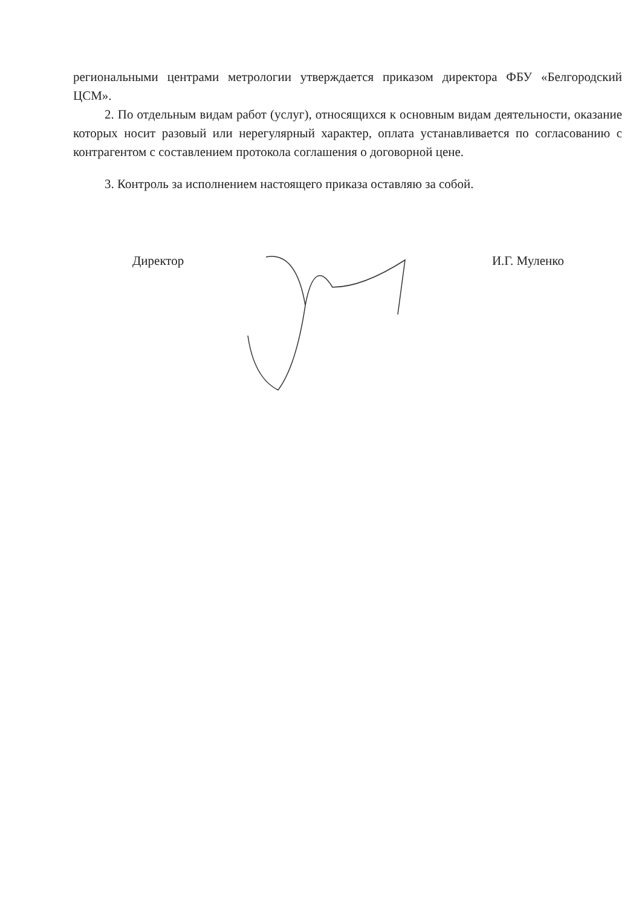региональными центрами метрологии утверждается приказом директора ФБУ «Белгородский ЦСМ».
2. По отдельным видам работ (услуг), относящихся к основным видам деятельности, оказание которых носит разовый или нерегулярный характер, оплата устанавливается по согласованию с контрагентом с составлением протокола соглашения о договорной цене.
3. Контроль за исполнением настоящего приказа оставляю за собой.
Директор И.Г. Муленко